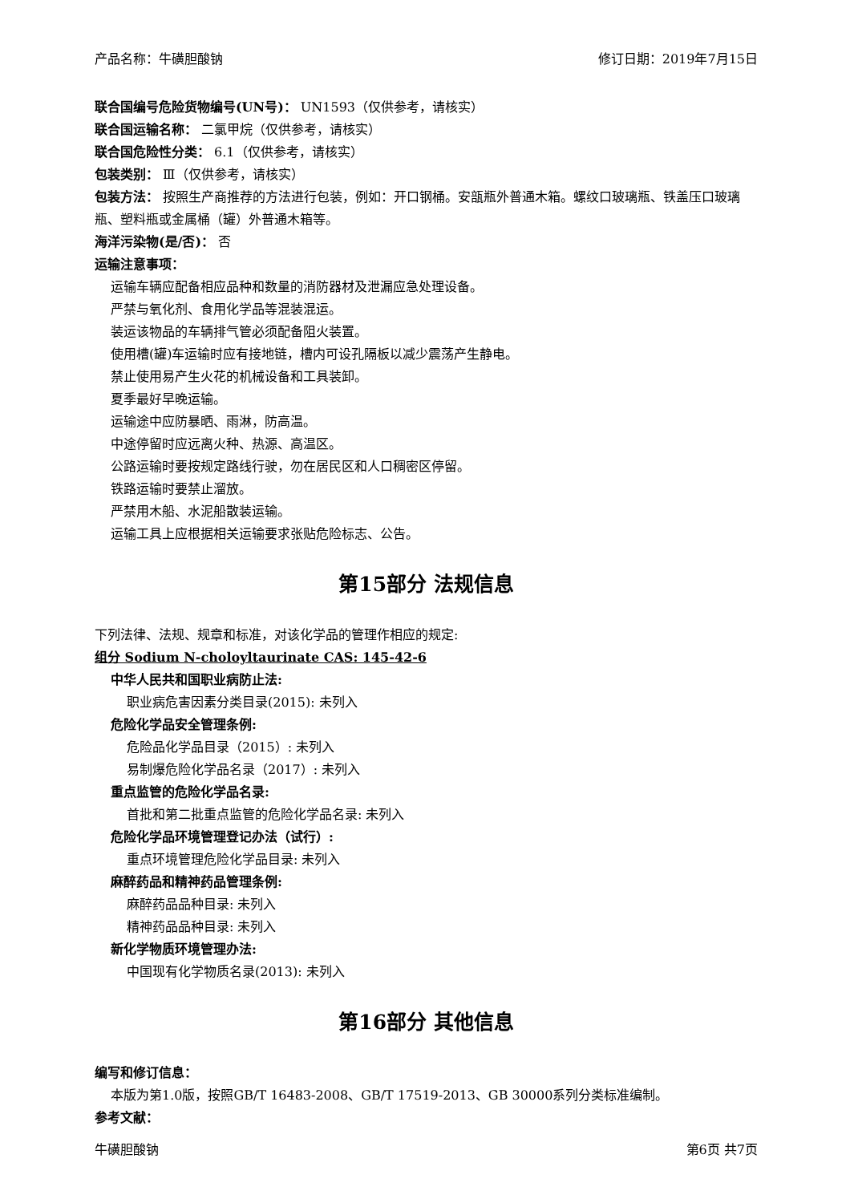产品名称：牛磺胆酸钠 修订日期：2019年7月15日
联合国编号危险货物编号(UN号)： UN1593（仅供参考，请核实）
联合国运输名称： 二氯甲烷（仅供参考，请核实）
联合国危险性分类： 6.1（仅供参考，请核实）
包装类别： Ⅲ（仅供参考，请核实）
包装方法： 按照生产商推荐的方法进行包装，例如：开口钢桶。安瓿瓶外普通木箱。螺纹口玻璃瓶、铁盖压口玻璃瓶、塑料瓶或金属桶（罐）外普通木箱等。
海洋污染物(是/否)： 否
运输注意事项：
运输车辆应配备相应品种和数量的消防器材及泄漏应急处理设备。
严禁与氧化剂、食用化学品等混装混运。
装运该物品的车辆排气管必须配备阻火装置。
使用槽(罐)车运输时应有接地链，槽内可设孔隔板以减少震荡产生静电。
禁止使用易产生火花的机械设备和工具装卸。
夏季最好早晚运输。
运输途中应防暴晒、雨淋，防高温。
中途停留时应远离火种、热源、高温区。
公路运输时要按规定路线行驶，勿在居民区和人口稠密区停留。
铁路运输时要禁止溜放。
严禁用木船、水泥船散装运输。
运输工具上应根据相关运输要求张贴危险标志、公告。
第15部分 法规信息
下列法律、法规、规章和标准，对该化学品的管理作相应的规定:
组分 Sodium N-choloyltaurinate CAS: 145-42-6
中华人民共和国职业病防止法:
职业病危害因素分类目录(2015): 未列入
危险化学品安全管理条例:
危险品化学品目录（2015）: 未列入
易制爆危险化学品名录（2017）: 未列入
重点监管的危险化学品名录:
首批和第二批重点监管的危险化学品名录: 未列入
危险化学品环境管理登记办法（试行）:
重点环境管理危险化学品目录: 未列入
麻醉药品和精神药品管理条例:
麻醉药品品种目录: 未列入
精神药品品种目录: 未列入
新化学物质环境管理办法:
中国现有化学物质名录(2013): 未列入
第16部分 其他信息
编写和修订信息：
本版为第1.0版，按照GB/T 16483-2008、GB/T 17519-2013、GB 30000系列分类标准编制。
参考文献：
牛磺胆酸钠 第6页 共7页